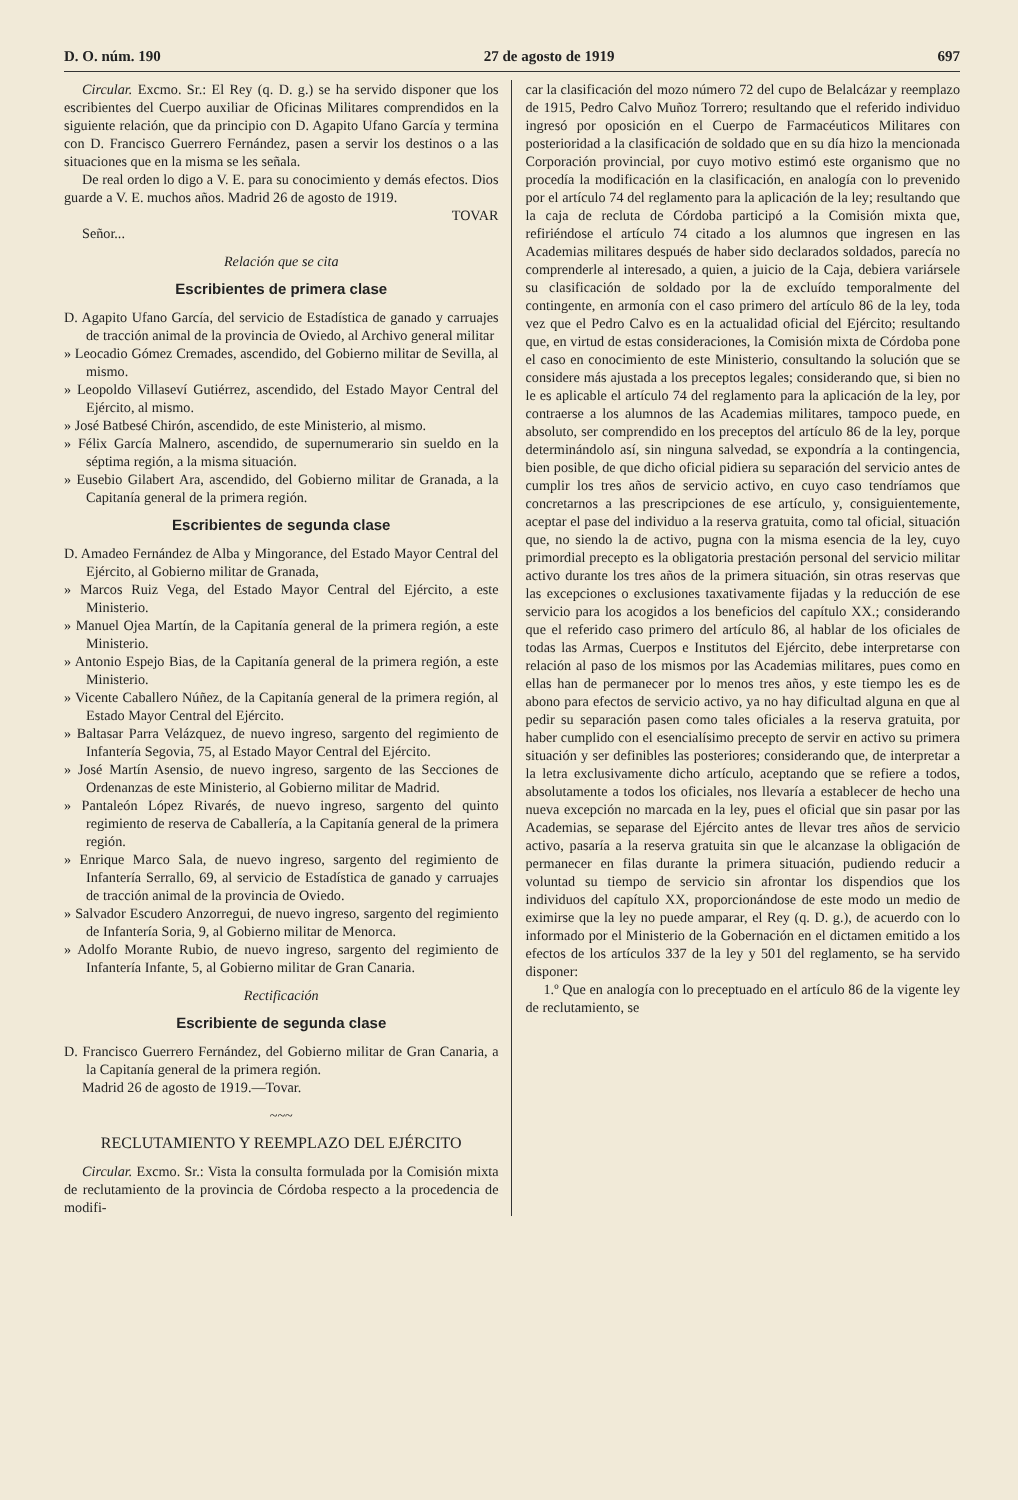D. O. núm. 190 27 de agosto de 1919 697
Circular. Excmo. Sr.: El Rey (q. D. g.) se ha servido disponer que los escribientes del Cuerpo auxiliar de Oficinas Militares comprendidos en la siguiente relación, que da principio con D. Agapito Ufano García y termina con D. Francisco Guerrero Fernández, pasen a servir los destinos o a las situaciones que en la misma se les señala.
De real orden lo digo a V. E. para su conocimiento y demás efectos. Dios guarde a V. E. muchos años. Madrid 26 de agosto de 1919.
TOVAR
Señor...
Relación que se cita
Escribientes de primera clase
D. Agapito Ufano García, del servicio de Estadística de ganado y carruajes de tracción animal de la provincia de Oviedo, al Archivo general militar
» Leocadio Gómez Cremades, ascendido, del Gobierno militar de Sevilla, al mismo.
» Leopoldo Villaseví Gutiérrez, ascendido, del Estado Mayor Central del Ejército, al mismo.
» José Batbesé Chirón, ascendido, de este Ministerio, al mismo.
» Félix García Malnero, ascendido, de supernumerario sin sueldo en la séptima región, a la misma situación.
» Eusebio Gilabert Ara, ascendido, del Gobierno militar de Granada, a la Capitanía general de la primera región.
Escribientes de segunda clase
D. Amadeo Fernández de Alba y Mingorance, del Estado Mayor Central del Ejército, al Gobierno militar de Granada,
» Marcos Ruiz Vega, del Estado Mayor Central del Ejército, a este Ministerio.
» Manuel Ojea Martín, de la Capitanía general de la primera región, a este Ministerio.
» Antonio Espejo Bias, de la Capitanía general de la primera región, a este Ministerio.
» Vicente Caballero Núñez, de la Capitanía general de la primera región, al Estado Mayor Central del Ejército.
» Baltasar Parra Velázquez, de nuevo ingreso, sargento del regimiento de Infantería Segovia, 75, al Estado Mayor Central del Ejército.
» José Martín Asensio, de nuevo ingreso, sargento de las Secciones de Ordenanzas de este Ministerio, al Gobierno militar de Madrid.
» Pantaleón López Rivarés, de nuevo ingreso, sargento del quinto regimiento de reserva de Caballería, a la Capitanía general de la primera región.
» Enrique Marco Sala, de nuevo ingreso, sargento del regimiento de Infantería Serrallo, 69, al servicio de Estadística de ganado y carruajes de tracción animal de la provincia de Oviedo.
» Salvador Escudero Anzorregui, de nuevo ingreso, sargento del regimiento de Infantería Soria, 9, al Gobierno militar de Menorca.
» Adolfo Morante Rubio, de nuevo ingreso, sargento del regimiento de Infantería Infante, 5, al Gobierno militar de Gran Canaria.
Rectificación
Escribiente de segunda clase
D. Francisco Guerrero Fernández, del Gobierno militar de Gran Canaria, a la Capitanía general de la primera región.
Madrid 26 de agosto de 1919.—Tovar.
~~~
RECLUTAMIENTO Y REEMPLAZO DEL EJÉRCITO
Circular. Excmo. Sr.: Vista la consulta formulada por la Comisión mixta de reclutamiento de la provincia de Córdoba respecto a la procedencia de modifi-
car la clasificación del mozo número 72 del cupo de Belalcázar y reemplazo de 1915, Pedro Calvo Muñoz Torrero; resultando que el referido individuo ingresó por oposición en el Cuerpo de Farmacéuticos Militares con posterioridad a la clasificación de soldado que en su día hizo la mencionada Corporación provincial, por cuyo motivo estimó este organismo que no procedía la modificación en la clasificación, en analogía con lo prevenido por el artículo 74 del reglamento para la aplicación de la ley; resultando que la caja de recluta de Córdoba participó a la Comisión mixta que, refiriéndose el artículo 74 citado a los alumnos que ingresen en las Academias militares después de haber sido declarados soldados, parecía no comprenderle al interesado, a quien, a juicio de la Caja, debiera variársele su clasificación de soldado por la de excluído temporalmente del contingente, en armonía con el caso primero del artículo 86 de la ley, toda vez que el Pedro Calvo es en la actualidad oficial del Ejército; resultando que, en virtud de estas consideraciones, la Comisión mixta de Córdoba pone el caso en conocimiento de este Ministerio, consultando la solución que se considere más ajustada a los preceptos legales; considerando que, si bien no le es aplicable el artículo 74 del reglamento para la aplicación de la ley, por contraerse a los alumnos de las Academias militares, tampoco puede, en absoluto, ser comprendido en los preceptos del artículo 86 de la ley, porque determinándolo así, sin ninguna salvedad, se expondría a la contingencia, bien posible, de que dicho oficial pidiera su separación del servicio antes de cumplir los tres años de servicio activo, en cuyo caso tendríamos que concretarnos a las prescripciones de ese artículo, y, consiguientemente, aceptar el pase del individuo a la reserva gratuita, como tal oficial, situación que, no siendo la de activo, pugna con la misma esencia de la ley, cuyo primordial precepto es la obligatoria prestación personal del servicio militar activo durante los tres años de la primera situación, sin otras reservas que las excepciones o exclusiones taxativamente fijadas y la reducción de ese servicio para los acogidos a los beneficios del capítulo XX.; considerando que el referido caso primero del artículo 86, al hablar de los oficiales de todas las Armas, Cuerpos e Institutos del Ejército, debe interpretarse con relación al paso de los mismos por las Academias militares, pues como en ellas han de permanecer por lo menos tres años, y este tiempo les es de abono para efectos de servicio activo, ya no hay dificultad alguna en que al pedir su separación pasen como tales oficiales a la reserva gratuita, por haber cumplido con el esencialísimo precepto de servir en activo su primera situación y ser definibles las posteriores; considerando que, de interpretar a la letra exclusivamente dicho artículo, aceptando que se refiere a todos, absolutamente a todos los oficiales, nos llevaría a establecer de hecho una nueva excepción no marcada en la ley, pues el oficial que sin pasar por las Academias, se separase del Ejército antes de llevar tres años de servicio activo, pasaría a la reserva gratuita sin que le alcanzase la obligación de permanecer en filas durante la primera situación, pudiendo reducir a voluntad su tiempo de servicio sin afrontar los dispendios que los individuos del capítulo XX, proporcionándose de este modo un medio de eximirse que la ley no puede amparar, el Rey (q. D. g.), de acuerdo con lo informado por el Ministerio de la Gobernación en el dictamen emitido a los efectos de los artículos 337 de la ley y 501 del reglamento, se ha servido disponer:
1.º Que en analogía con lo preceptuado en el artículo 86 de la vigente ley de reclutamiento, se